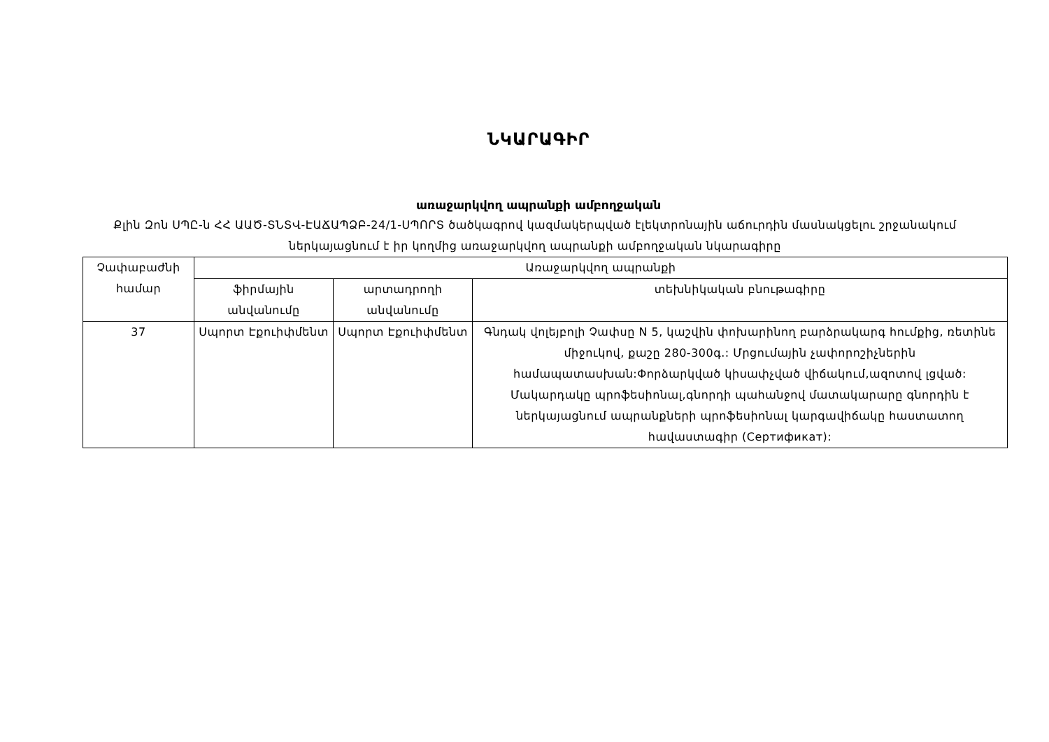ՆԿԱՐԱԳԻՐ
առաջարկվող ապրանքի ամբողջական
Քլին Զոն ՍՊԸ-ն ՀՀ ԱԱԾ-ՏՆՏՎ-ԷԱՃԱՊՁԲ-24/1-ՍՊՈՐՏ ծածկագրով կազմակերպված էլեկտրոնային աճուրդին մասնակցելու շրջանակում ներկայացնում է իր կողմից առաջարկվող ապրանքի ամբողջական նկարագիրը
| Չափաբաժնի համար | Առաջարկվող ապրանքի | | |
| --- | --- | --- | --- |
| | ֆիրմային անվանումը | արտադրողի անվանումը | տեխնիկական բնութագիրը |
| 37 | Սպորտ Էքուիփմենտ | Սպորտ Էքուիփմենտ | Գնդակ վոլեյբոլի Չափսը N 5, կաշվին փոխարինող բարձրակարգ հումքից, ռետինե միջուկով, քաշը 280-300գ.: Մրցումային չափորոշիչներին համապատասխան:Փորձարկված կիսափչված վիճակում,ազոտով լցված: Մակարդակը պրոֆեսիոնալ,գնորդի պահանջով մատակարարը գնորդին է ներկայացնում ապրանքների պրոֆեսիոնալ կարգավիճակը հաստատող հավաստագիր (Сертификат): |